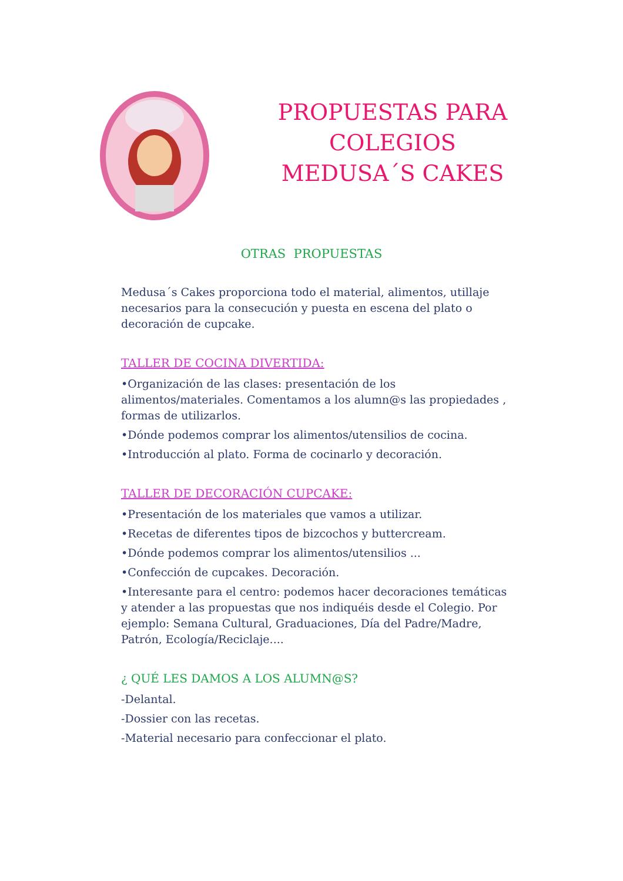PROPUESTAS PARA
COLEGIOS
MEDUSA´S CAKES
OTRAS PROPUESTAS
Medusa´s Cakes proporciona todo el material, alimentos, utillaje necesarios para la consecución y puesta en escena del plato o decoración de cupcake.
TALLER DE COCINA DIVERTIDA:
•Organización de las clases: presentación de los alimentos/materiales. Comentamos a los alumn@s las propiedades , formas de utilizarlos.
•Dónde podemos comprar los alimentos/utensilios de cocina.
•Introducción al plato. Forma de cocinarlo y decoración.
TALLER DE DECORACIÓN CUPCAKE:
•Presentación de los materiales que vamos a utilizar.
•Recetas de diferentes tipos de bizcochos y buttercream.
•Dónde podemos comprar los alimentos/utensilios ...
•Confección de cupcakes. Decoración.
•Interesante para el centro: podemos hacer decoraciones temáticas y atender a las propuestas que nos indiquéis desde el Colegio. Por ejemplo: Semana Cultural, Graduaciones, Día del Padre/Madre, Patrón, Ecología/Reciclaje....
¿ QUÉ LES DAMOS A LOS ALUMN@S?
-Delantal.
-Dossier con las recetas.
-Material necesario para confeccionar el plato.